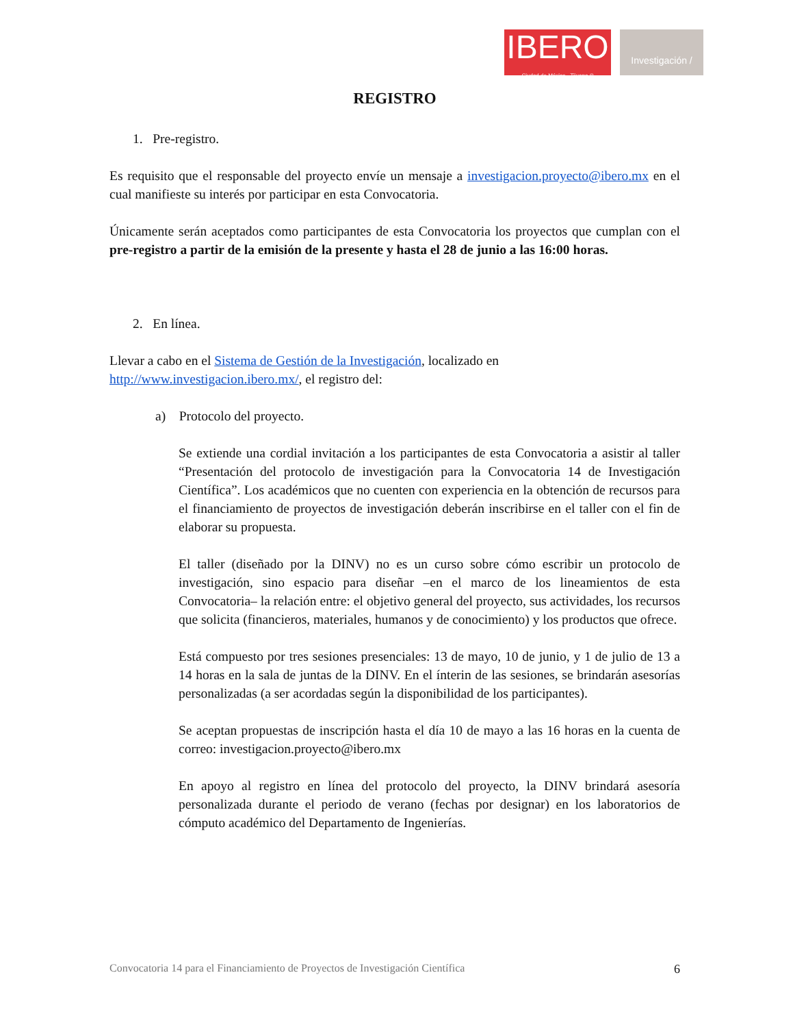IBERO
Ciudad de México · Tijuana ®
Investigación /
REGISTRO
1. Pre-registro.
Es requisito que el responsable del proyecto envíe un mensaje a investigacion.proyecto@ibero.mx en el cual manifieste su interés por participar en esta Convocatoria.
Únicamente serán aceptados como participantes de esta Convocatoria los proyectos que cumplan con el pre-registro a partir de la emisión de la presente y hasta el 28 de junio a las 16:00 horas.
2. En línea.
Llevar a cabo en el Sistema de Gestión de la Investigación, localizado en
http://www.investigacion.ibero.mx/, el registro del:
a) Protocolo del proyecto.
Se extiende una cordial invitación a los participantes de esta Convocatoria a asistir al taller “Presentación del protocolo de investigación para la Convocatoria 14 de Investigación Científica”. Los académicos que no cuenten con experiencia en la obtención de recursos para el financiamiento de proyectos de investigación deberán inscribirse en el taller con el fin de elaborar su propuesta.
El taller (diseñado por la DINV) no es un curso sobre cómo escribir un protocolo de investigación, sino espacio para diseñar –en el marco de los lineamientos de esta Convocatoria– la relación entre: el objetivo general del proyecto, sus actividades, los recursos que solicita (financieros, materiales, humanos y de conocimiento) y los productos que ofrece.
Está compuesto por tres sesiones presenciales: 13 de mayo, 10 de junio, y 1 de julio de 13 a 14 horas en la sala de juntas de la DINV. En el ínterin de las sesiones, se brindarán asesorías personalizadas (a ser acordadas según la disponibilidad de los participantes).
Se aceptan propuestas de inscripción hasta el día 10 de mayo a las 16 horas en la cuenta de correo: investigacion.proyecto@ibero.mx
En apoyo al registro en línea del protocolo del proyecto, la DINV brindará asesoría personalizada durante el periodo de verano (fechas por designar) en los laboratorios de cómputo académico del Departamento de Ingenierías.
Convocatoria 14 para el Financiamiento de Proyectos de Investigación Científica 6